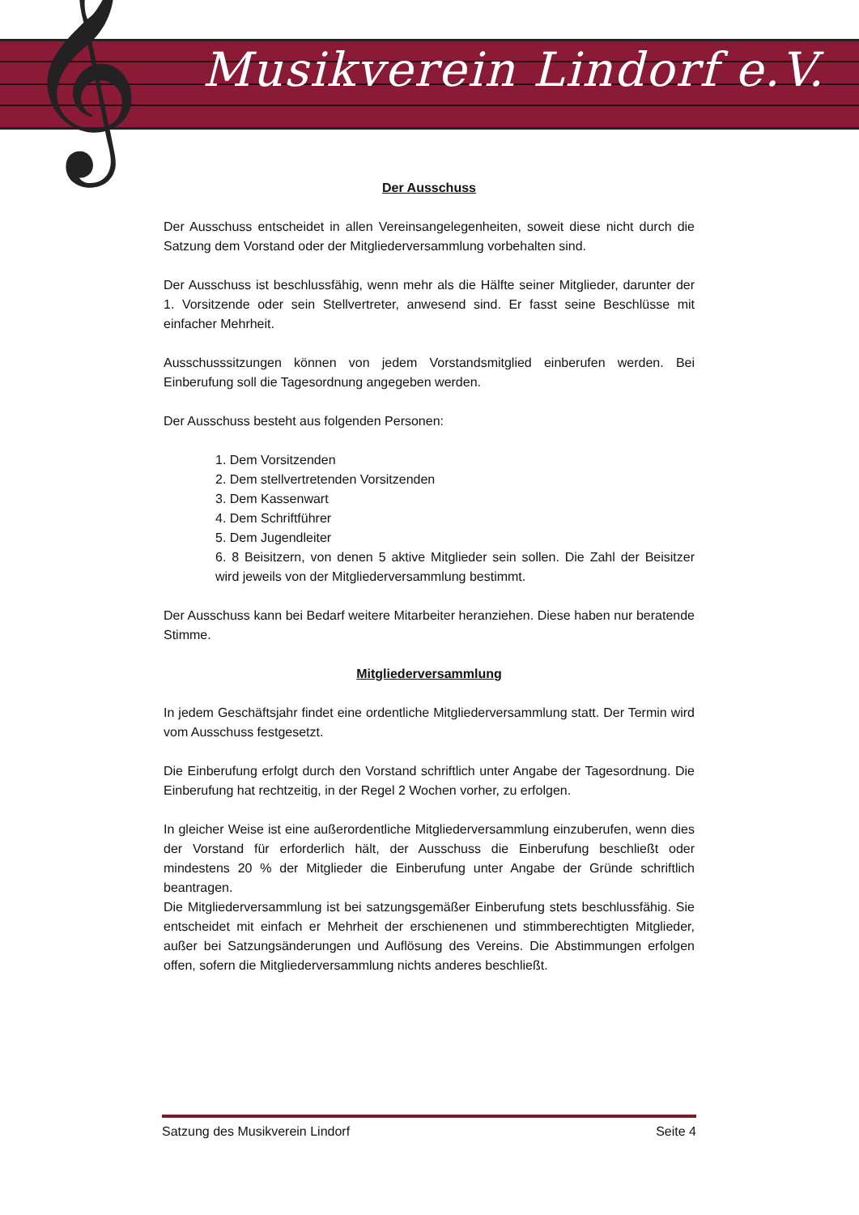𝄞 Musikverein Lindorf e.V.
Der Ausschuss
Der Ausschuss entscheidet in allen Vereinsangelegenheiten, soweit diese nicht durch die Satzung dem Vorstand oder der Mitgliederversammlung vorbehalten sind.
Der Ausschuss ist beschlussfähig, wenn mehr als die Hälfte seiner Mitglieder, darunter der 1. Vorsitzende oder sein Stellvertreter, anwesend sind. Er fasst seine Beschlüsse mit einfacher Mehrheit.
Ausschusssitzungen können von jedem Vorstandsmitglied einberufen werden. Bei Einberufung soll die Tagesordnung angegeben werden.
Der Ausschuss besteht aus folgenden Personen:
1. Dem Vorsitzenden
2. Dem stellvertretenden Vorsitzenden
3. Dem Kassenwart
4. Dem Schriftführer
5. Dem Jugendleiter
6. 8 Beisitzern, von denen 5 aktive Mitglieder sein sollen. Die Zahl der Beisitzer wird jeweils von der Mitgliederversammlung bestimmt.
Der Ausschuss kann bei Bedarf weitere Mitarbeiter heranziehen. Diese haben nur beratende Stimme.
Mitgliederversammlung
In jedem Geschäftsjahr findet eine ordentliche Mitgliederversammlung statt. Der Termin wird vom Ausschuss festgesetzt.
Die Einberufung erfolgt durch den Vorstand schriftlich unter Angabe der Tagesordnung. Die Einberufung hat rechtzeitig, in der Regel 2 Wochen vorher, zu erfolgen.
In gleicher Weise ist eine außerordentliche Mitgliederversammlung einzuberufen, wenn dies der Vorstand für erforderlich hält, der Ausschuss die Einberufung beschließt oder mindestens 20 % der Mitglieder die Einberufung unter Angabe der Gründe schriftlich beantragen.
Die Mitgliederversammlung ist bei satzungsgemäßer Einberufung stets beschlussfähig. Sie entscheidet mit einfach er Mehrheit der erschienenen und stimmberechtigten Mitglieder, außer bei Satzungsänderungen und Auflösung des Vereins. Die Abstimmungen erfolgen offen, sofern die Mitgliederversammlung nichts anderes beschließt.
Satzung des Musikverein Lindorf Seite 4